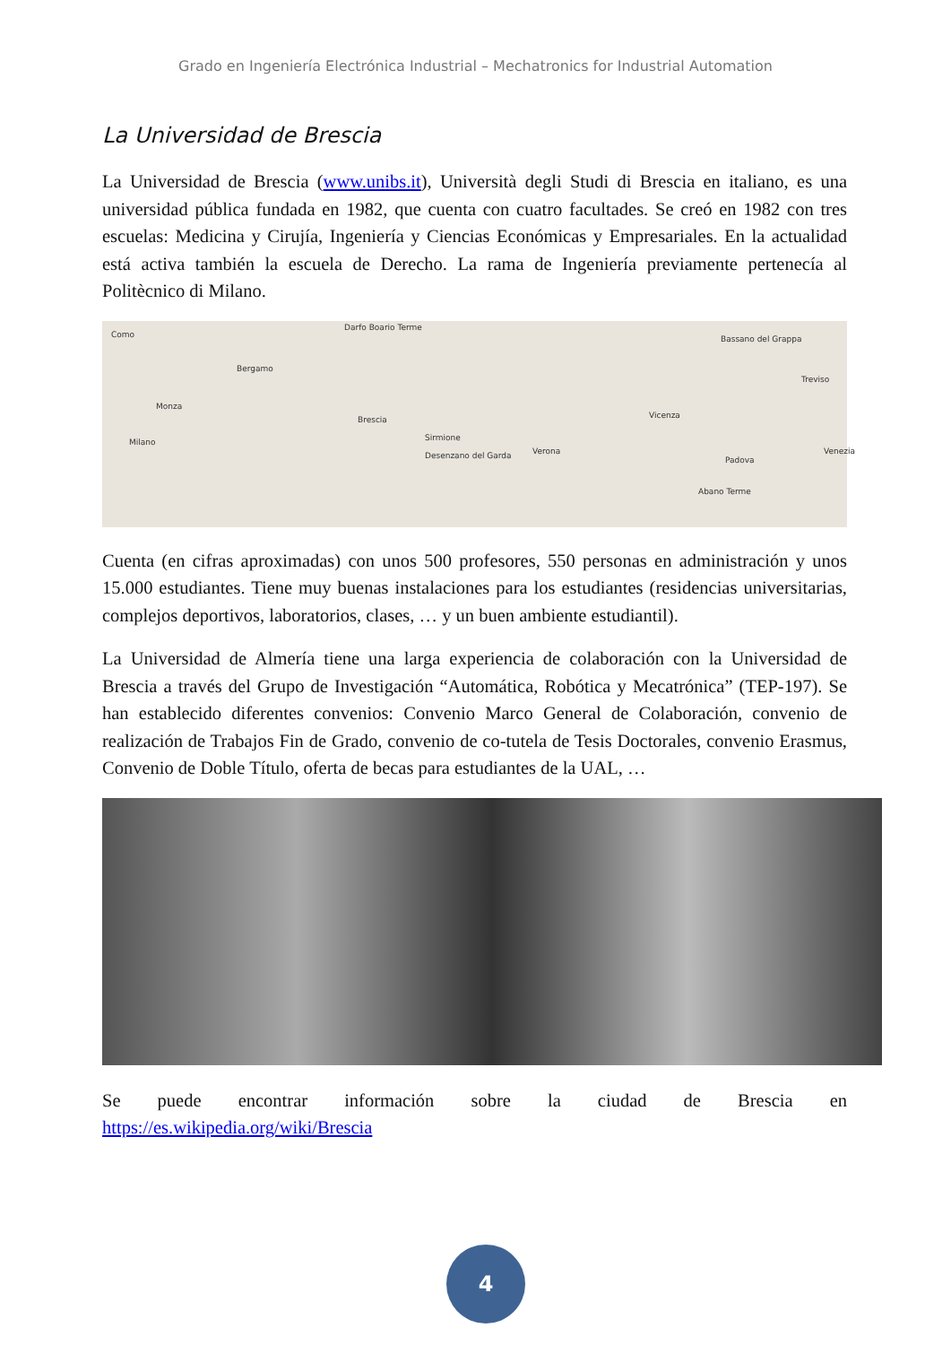Grado en Ingeniería Electrónica Industrial – Mechatronics for Industrial Automation
La Universidad de Brescia
La Universidad de Brescia (www.unibs.it), Università degli Studi di Brescia en italiano, es una universidad pública fundada en 1982, que cuenta con cuatro facultades. Se creó en 1982 con tres escuelas: Medicina y Cirujía, Ingeniería y Ciencias Económicas y Empresariales. En la actualidad está activa también la escuela de Derecho. La rama de Ingeniería previamente pertenecía al Politècnico di Milano.
Como
Darfo Boario Terme
Bergamo
Monza
Milano
Brescia
Sirmione
Desenzano del Garda Verona
Vicenza
Bassano del Grappa
Treviso
Venezia
Padova
Abano Terme
Cuenta (en cifras aproximadas) con unos 500 profesores, 550 personas en administración y unos 15.000 estudiantes. Tiene muy buenas instalaciones para los estudiantes (residencias universitarias, complejos deportivos, laboratorios, clases, … y un buen ambiente estudiantil).
La Universidad de Almería tiene una larga experiencia de colaboración con la Universidad de Brescia a través del Grupo de Investigación “Automática, Robótica y Mecatrónica” (TEP-197). Se han establecido diferentes convenios: Convenio Marco General de Colaboración, convenio de realización de Trabajos Fin de Grado, convenio de co-tutela de Tesis Doctorales, convenio Erasmus, Convenio de Doble Título, oferta de becas para estudiantes de la UAL, …
Se puede encontrar información sobre la ciudad de Brescia en
https://es.wikipedia.org/wiki/Brescia
4